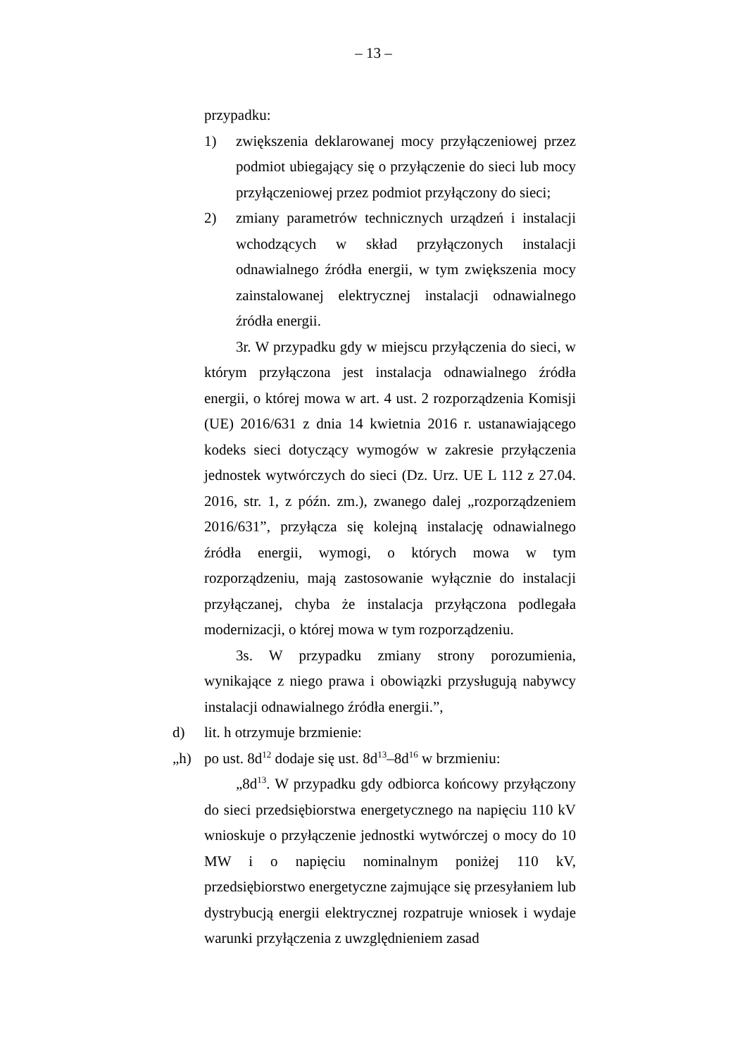– 13 –
przypadku:
1) zwiększenia deklarowanej mocy przyłączeniowej przez podmiot ubiegający się o przyłączenie do sieci lub mocy przyłączeniowej przez podmiot przyłączony do sieci;
2) zmiany parametrów technicznych urządzeń i instalacji wchodzących w skład przyłączonych instalacji odnawialnego źródła energii, w tym zwiększenia mocy zainstalowanej elektrycznej instalacji odnawialnego źródła energii.
3r. W przypadku gdy w miejscu przyłączenia do sieci, w którym przyłączona jest instalacja odnawialnego źródła energii, o której mowa w art. 4 ust. 2 rozporządzenia Komisji (UE) 2016/631 z dnia 14 kwietnia 2016 r. ustanawiającego kodeks sieci dotyczący wymogów w zakresie przyłączenia jednostek wytwórczych do sieci (Dz. Urz. UE L 112 z 27.04. 2016, str. 1, z późn. zm.), zwanego dalej „rozporządzeniem 2016/631”, przyłącza się kolejną instalację odnawialnego źródła energii, wymogi, o których mowa w tym rozporządzeniu, mają zastosowanie wyłącznie do instalacji przyłączanej, chyba że instalacja przyłączona podlegała modernizacji, o której mowa w tym rozporządzeniu.
3s. W przypadku zmiany strony porozumienia, wynikające z niego prawa i obowiązki przysługują nabywcy instalacji odnawialnego źródła energii.”,
d) lit. h otrzymuje brzmienie:
„h) po ust. 8d<sup>12</sup> dodaje się ust. 8d<sup>13</sup>–8d<sup>16</sup> w brzmieniu:
„8d<sup>13</sup>. W przypadku gdy odbiorca końcowy przyłączony do sieci przedsiębiorstwa energetycznego na napięciu 110 kV wnioskuje o przyłączenie jednostki wytwórczej o mocy do 10 MW i o napięciu nominalnym poniżej 110 kV, przedsiębiorstwo energetyczne zajmujące się przesyłaniem lub dystrybucją energii elektrycznej rozpatruje wniosek i wydaje warunki przyłączenia z uwzględnieniem zasad